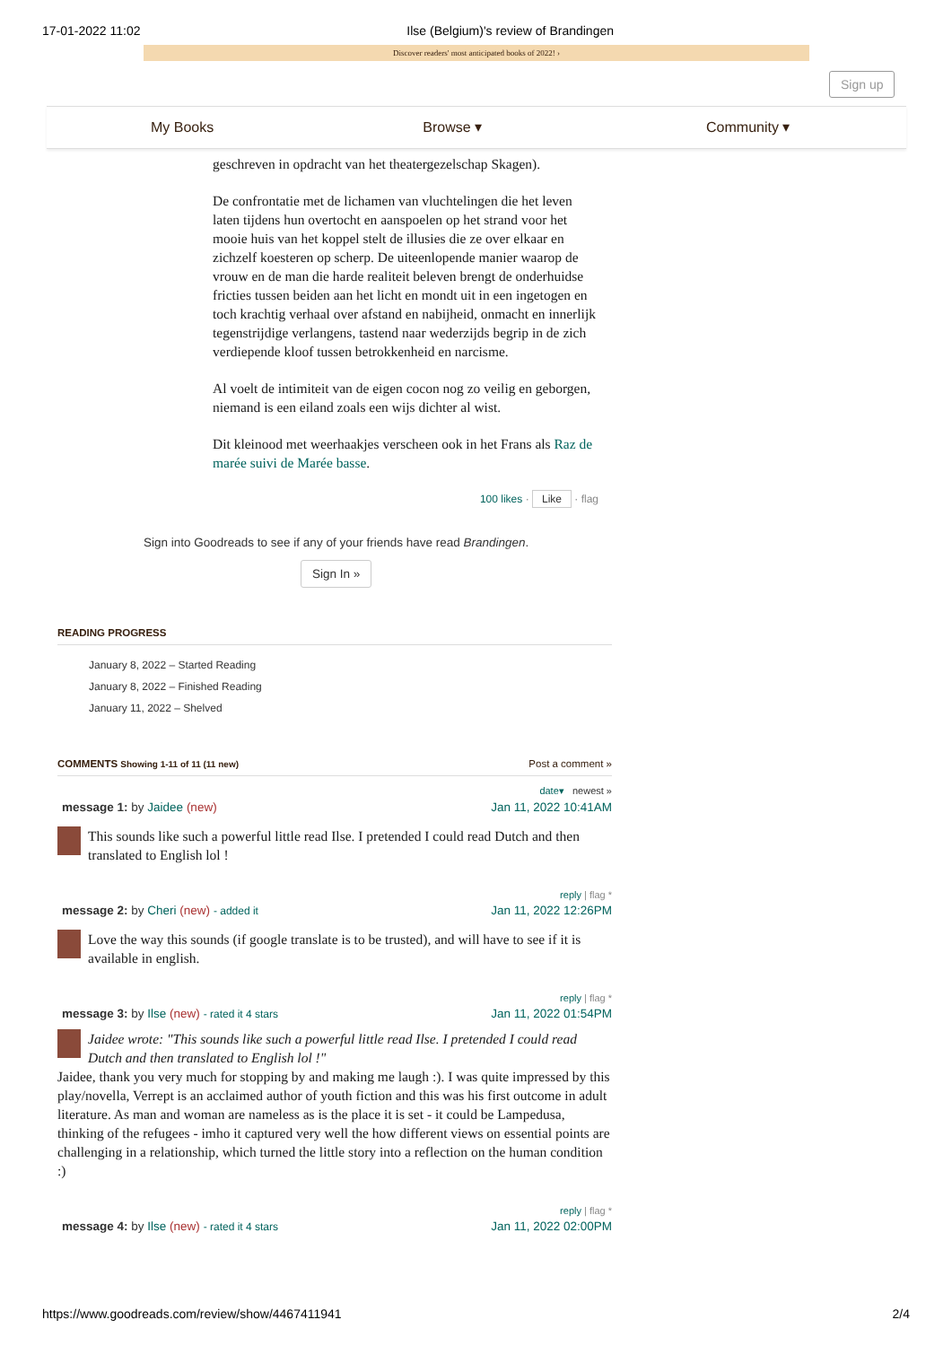17-01-2022 11:02 Ilse (Belgium)'s review of Brandingen
Discover readers' most anticipated books of 2022! ›
Sign up
My Books Browse ▾ Community ▾
geschreven in opdracht van het theatergezelschap Skagen).
De confrontatie met de lichamen van vluchtelingen die het leven laten tijdens hun overtocht en aanspoelen op het strand voor het mooie huis van het koppel stelt de illusies die ze over elkaar en zichzelf koesteren op scherp. De uiteenlopende manier waarop de vrouw en de man die harde realiteit beleven brengt de onderhuidse fricties tussen beiden aan het licht en mondt uit in een ingetogen en toch krachtig verhaal over afstand en nabijheid, onmacht en innerlijk tegenstrijdige verlangens, tastend naar wederzijds begrip in de zich verdiepende kloof tussen betrokkenheid en narcisme.
Al voelt de intimiteit van de eigen cocon nog zo veilig en geborgen, niemand is een eiland zoals een wijs dichter al wist.
Dit kleinood met weerhaakjes verscheen ook in het Frans als Raz de marée suivi de Marée basse.
100 likes · Like · flag
Sign into Goodreads to see if any of your friends have read Brandingen.
Sign In »
READING PROGRESS
January 8, 2022 – Started Reading
January 8, 2022 – Finished Reading
January 11, 2022 – Shelved
COMMENTS Showing 1-11 of 11 (11 new) Post a comment »
date▾ newest »
message 1: by Jaidee (new) Jan 11, 2022 10:41AM
This sounds like such a powerful little read Ilse. I pretended I could read Dutch and then translated to English lol !
reply | flag *
message 2: by Cheri (new) - added it Jan 11, 2022 12:26PM
Love the way this sounds (if google translate is to be trusted), and will have to see if it is available in english.
reply | flag *
message 3: by Ilse (new) - rated it 4 stars Jan 11, 2022 01:54PM
Jaidee wrote: "This sounds like such a powerful little read Ilse. I pretended I could read Dutch and then translated to English lol !"
Jaidee, thank you very much for stopping by and making me laugh :). I was quite impressed by this play/novella, Verrept is an acclaimed author of youth fiction and this was his first outcome in adult literature. As man and woman are nameless as is the place it is set - it could be Lampedusa, thinking of the refugees - imho it captured very well the how different views on essential points are challenging in a relationship, which turned the little story into a reflection on the human condition :)
reply | flag *
message 4: by Ilse (new) - rated it 4 stars Jan 11, 2022 02:00PM
https://www.goodreads.com/review/show/4467411941 2/4